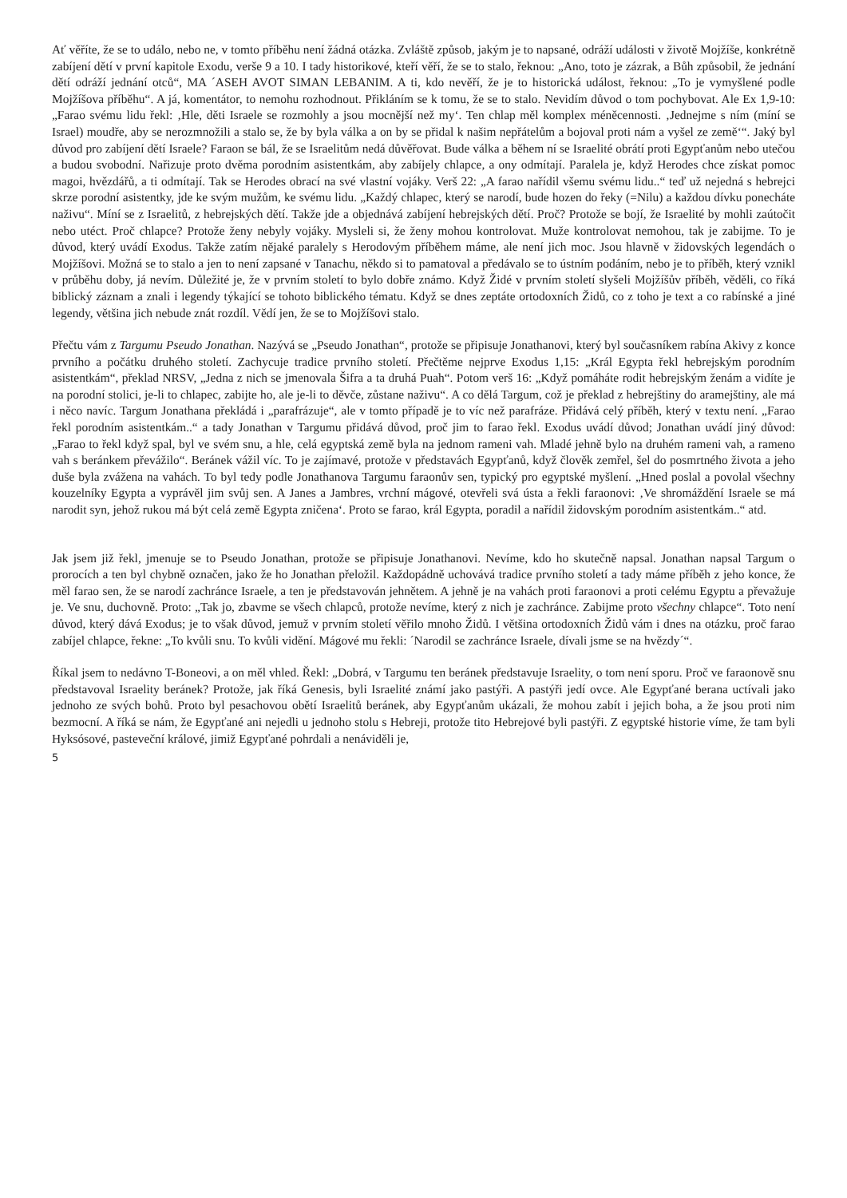Ať věříte, že se to událo, nebo ne, v tomto příběhu není žádná otázka. Zvláště způsob, jakým je to napsané, odráží události v životě Mojžíše, konkrétně zabíjení dětí v první kapitole Exodu, verše 9 a 10. I tady historikové, kteří věří, že se to stalo, řeknou: „Ano, toto je zázrak, a Bůh způsobil, že jednání dětí odráží jednání otců“, MA ´ASEH AVOT SIMAN LEBANIM. A ti, kdo nevěří, že je to historická událost, řeknou: „To je vymyšlené podle Mojžíšova příběhu“. A já, komentátor, to nemohu rozhodnout. Přikláním se k tomu, že se to stalo. Nevidím důvod o tom pochybovat. Ale Ex 1,9-10: „Farao svému lidu řekl: ‚Hle, děti Israele se rozmohly a jsou mocnější než my‘. Ten chlap měl komplex méněcennosti. ‚Jednejme s ním (míní se Israel) moudře, aby se nerozmnožili a stalo se, že by byla válka a on by se přidal k našim nepřátelům a bojoval proti nám a vyšel ze země‘“. Jaký byl důvod pro zabíjení dětí Israele? Faraon se bál, že se Israelitům nedá důvěřovat. Bude válka a během ní se Israelité obrátí proti Egypťanům nebo utečou a budou svobodní. Nařizuje proto dvěma porodním asistentkám, aby zabíjely chlapce, a ony odmítají. Paralela je, když Herodes chce získat pomoc magoi, hvězdářů, a ti odmítají. Tak se Herodes obrací na své vlastní vojáky. Verš 22: „A farao nařídil všemu svému lidu..“ teď už nejedná s hebrejci skrze porodní asistentky, jde ke svým mužům, ke svému lidu. „Každý chlapec, který se narodí, bude hozen do řeky (=Nilu) a každou dívku ponecháte naživu“. Míní se z Israelitů, z hebrejských dětí. Takže jde a objednává zabíjení hebrejských dětí. Proč? Protože se bojí, že Israelité by mohli zaútočit nebo utéct. Proč chlapce? Protože ženy nebyly vojáky. Mysleli si, že ženy mohou kontrolovat. Muže kontrolovat nemohou, tak je zabijme. To je důvod, který uvádí Exodus. Takže zatím nějaké paralely s Herodovým příběhem máme, ale není jich moc. Jsou hlavně v židovských legendách o Mojžíšovi. Možná se to stalo a jen to není zapsané v Tanachu, někdo si to pamatoval a předávalo se to ústním podáním, nebo je to příběh, který vznikl v průběhu doby, já nevím. Důležité je, že v prvním století to bylo dobře známo. Když Židé v prvním století slyšeli Mojžíšův příběh, věděli, co říká biblický záznam a znali i legendy týkající se tohoto biblického tématu. Když se dnes zeptáte ortodoxních Židů, co z toho je text a co rabínské a jiné legendy, většina jich nebude znát rozdíl. Vědí jen, že se to Mojžíšovi stalo.
Přečtu vám z Targumu Pseudo Jonathan. Nazývá se „Pseudo Jonathan“, protože se připisuje Jonathanovi, který byl současníkem rabína Akivy z konce prvního a počátku druhého století. Zachycuje tradice prvního století. Přečtěme nejprve Exodus 1,15: „Král Egypta řekl hebrejským porodním asistentkám“, překlad NRSV, „Jedna z nich se jmenovala Šifra a ta druhá Puah“. Potom verš 16: „Když pomáháte rodit hebrejským ženám a vidíte je na porodní stolici, je-li to chlapec, zabijte ho, ale je-li to děvče, zůstane naživu“. A co dělá Targum, což je překlad z hebrejštiny do aramejštiny, ale má i něco navíc. Targum Jonathana překládá i „parafrázuje“, ale v tomto případě je to víc než parafráze. Přidává celý příběh, který v textu není. „Farao řekl porodním asistentkám..“ a tady Jonathan v Targumu přidává důvod, proč jim to farao řekl. Exodus uvádí důvod; Jonathan uvádí jiný důvod: „Farao to řekl když spal, byl ve svém snu, a hle, celá egyptská země byla na jednom rameni vah. Mladé jehně bylo na druhém rameni vah, a rameno vah s beránkem převážilo“. Beránek vážil víc. To je zajímavé, protože v představách Egypťanů, když člověk zemřel, šel do posmrtného života a jeho duše byla zvážena na vahách. To byl tedy podle Jonathanova Targumu faraonův sen, typický pro egyptské myšlení. „Hned poslal a povolal všechny kouzelníky Egypta a vyprávěl jim svůj sen. A Janes a Jambres, vrchní mágové, otevřeli svá ústa a řekli faraonovi: ‚Ve shromáždění Israele se má narodit syn, jehož rukou má být celá země Egypta zničena‘. Proto se farao, král Egypta, poradil a nařídil židovským porodním asistentkám..“ atd.
Jak jsem již řekl, jmenuje se to Pseudo Jonathan, protože se připisuje Jonathanovi. Nevíme, kdo ho skutečně napsal. Jonathan napsal Targum o prorocích a ten byl chybně označen, jako že ho Jonathan přeložil. Každopádně uchovává tradice prvního století a tady máme příběh z jeho konce, že měl farao sen, že se narodí zachránce Israele, a ten je představován jehnětem. A jehně je na vahách proti faraonovi a proti celému Egyptu a převažuje je. Ve snu, duchovně. Proto: „Tak jo, zbavme se všech chlapců, protože nevíme, který z nich je zachránce. Zabijme proto všechny chlapce“. Toto není důvod, který dává Exodus; je to však důvod, jemuž v prvním století věřilo mnoho Židů. I většina ortodoxních Židů vám i dnes na otázku, proč farao zabíjel chlapce, řekne: „To kvůli snu. To kvůli vidění. Mágové mu řekli: ´Narodil se zachránce Israele, dívali jsme se na hvězdy´“.
Říkal jsem to nedávno T-Boneovi, a on měl vhled. Řekl: „Dobrá, v Targumu ten beránek představuje Israelity, o tom není sporu. Proč ve faraonově snu představoval Israelity beránek? Protože, jak říká Genesis, byli Israelité známí jako pastýři. A pastýři jedí ovce. Ale Egypťané berana uctívali jako jednoho ze svých bohů. Proto byl pesachovou obětí Israelitů beránek, aby Egypťanům ukázali, že mohou zabít i jejich boha, a že jsou proti nim bezmocní. A říká se nám, že Egypťané ani nejedli u jednoho stolu s Hebreji, protože tito Hebrejové byli pastýři. Z egyptské historie víme, že tam byli Hyksósové, pasteveční králové, jimiž Egypťané pohrdali a nenáviděli je,
5